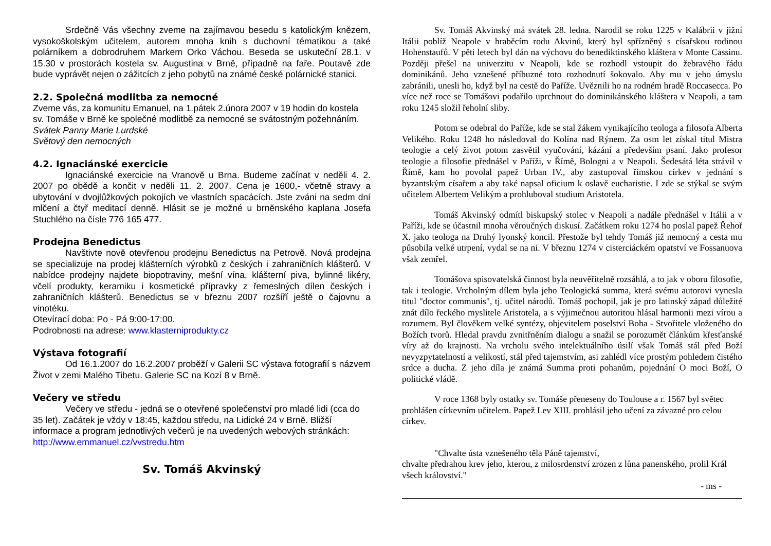Srdečně Vás všechny zveme na zajímavou besedu s katolickým knězem, vysokoškolským učitelem, autorem mnoha knih s duchovní tématikou a také polárníkem a dobrodruhem Markem Orko Váchou. Beseda se uskuteční 28.1. v 15.30 v prostorách kostela sv. Augustina v Brně, případně na faře. Poutavě zde bude vyprávět nejen o zážitcích z jeho pobytů na známé české polárnické stanici.
2.2. Společná modlitba za nemocné
Zveme vás, za komunitu Emanuel, na 1.pátek 2.února 2007 v 19 hodin do kostela sv. Tomáše v Brně ke společné modlitbě za nemocné se svátostným požehnáním.
Svátek Panny Marie Lurdské
Světový den nemocných
4.2. Ignaciánské exercicie
Ignaciánské exercicie na Vranově u Brna. Budeme začínat v neděli 4. 2. 2007 po obědě a končit v neděli 11. 2. 2007. Cena je 1600,- včetně stravy a ubytování v dvojlůžkových pokojích ve vlastních spacácích. Jste zváni na sedm dní mlčení a čtyř meditací denně. Hlásit se je možné u brněnského kaplana Josefa Stuchlého na čísle 776 165 477.
Prodejna Benedictus
Navštivte nově otevřenou prodejnu Benedictus na Petrově. Nová prodejna se specializuje na prodej klášterních výrobků z českých i zahraničních klášterů. V nabídce prodejny najdete biopotraviny, mešní vína, klášterní piva, bylinné likéry, včelí produkty, keramiku i kosmetické přípravky z řemeslných dílen českých i zahraničních klášterů. Benedictus se v březnu 2007 rozšíří ještě o čajovnu a vinotéku.
Otevírací doba: Po - Pá 9:00-17:00.
Podrobnosti na adrese: www.klasterniprodukty.cz
Výstava fotografií
Od 16.1.2007 do 16.2.2007 proběží v Galerii SC výstava fotografií s názvem Život v zemi Malého Tibetu. Galerie SC na Kozí 8 v Brně.
Večery ve středu
Večery ve středu - jedná se o otevřené společenství pro mladé lidi (cca do 35 let). Začátek je vždy v 18:45, každou středu, na Lidické 24 v Brně. Bližší informace a program jednotlivých večerů je na uvedených webových stránkách: http://www.emmanuel.cz/vvstredu.htm
Sv. Tomáš Akvinský
Sv. Tomáš Akvinský má svátek 28. ledna. Narodil se roku 1225 v Kalábrii v jižní Itálii poblíž Neapole v hraběcím rodu Akvinů, který byl spřízněný s císařskou rodinou Hohenstaufů. V pěti letech byl dán na výchovu do benediktinského kláštera v Monte Cassinu. Později přešel na univerzitu v Neapoli, kde se rozhodl vstoupit do žebravého řádu dominikánů. Jeho vznešené příbuzné toto rozhodnutí šokovalo. Aby mu v jeho úmyslu zabránili, unesli ho, když byl na cestě do Paříže. Uvěznili ho na rodném hradě Roccasecca. Po více než roce se Tomášovi podařilo uprchnout do dominikánského kláštera v Neapoli, a tam roku 1245 složil řeholní sliby.
Potom se odebral do Paříže, kde se stal žákem vynikajícího teologa a filosofa Alberta Velikého. Roku 1248 ho následoval do Kolína nad Rýnem. Za osm let získal titul Mistra teologie a celý život potom zasvětil vyučování, kázání a především psaní. Jako profesor teologie a filosofie přednášel v Paříži, v Římě, Bologni a v Neapoli. Šedesátá léta strávil v Římě, kam ho povolal papež Urban IV., aby zastupoval římskou církev v jednání s byzantským císařem a aby také napsal oficium k oslavě eucharistie. I zde se stýkal se svým učitelem Albertem Velikým a prohluboval studium Aristotela.
Tomáš Akvinský odmítl biskupský stolec v Neapoli a nadále přednášel v Itálii a v Paříži, kde se účastnil mnoha věroučných diskusí. Začátkem roku 1274 ho poslal papež Řehoř X. jako teologa na Druhý lyonský koncil. Přestože byl tehdy Tomáš již nemocný a cesta mu působila velké utrpení, vydal se na ni. V březnu 1274 v cisterciáckém opatství ve Fossanuova však zemřel.
Tomášova spisovatelská činnost byla neuvěřitelně rozsáhlá, a to jak v oboru filosofie, tak i teologie. Vrcholným dílem byla jeho Teologická summa, která svému autorovi vynesla titul "doctor communis", tj. učitel národů. Tomáš pochopil, jak je pro latinský západ důležité znát dílo řeckého myslitele Aristotela, a s výjimečnou autoritou hlásal harmonii mezi vírou a rozumem. Byl člověkem velké syntézy, objevitelem poselství Boha - Stvořitele vloženého do Božích tvorů. Hledal pravdu zvnitřněním dialogu a snažil se porozumět článkům křesťanské víry až do krajnosti. Na vrcholu svého intelektuálního úsilí však Tomáš stál před Boží nevyzpytatelností a velikostí, stál před tajemstvím, asi zahlédl více prostým pohledem čistého srdce a ducha. Z jeho díla je známá Summa proti pohanům, pojednání O moci Boží, O politické vládě.
V roce 1368 byly ostatky sv. Tomáše přeneseny do Toulouse a r. 1567 byl světec prohlášen církevním učitelem. Papež Lev XIII. prohlásil jeho učení za závazné pro celou církev.
"Chvalte ústa vznešeného těla Páně tajemství,
chvalte předrahou krev jeho, kterou, z milosrdenství zrozen z lůna panenského, prolil Král všech království."
- ms -